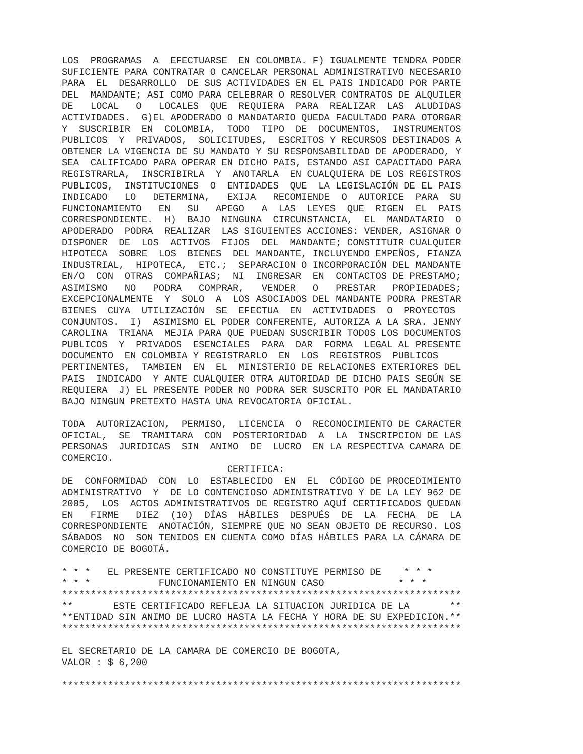LOS  PROGRAMAS  A  EFECTUARSE  EN COLOMBIA. F) IGUALMENTE TENDRA PODER
SUFICIENTE PARA CONTRATAR O CANCELAR PERSONAL ADMINISTRATIVO NECESARIO
PARA  EL  DESARROLLO  DE SUS ACTIVIDADES EN EL PAIS INDICADO POR PARTE
DEL  MANDANTE; ASI COMO PARA CELEBRAR O RESOLVER CONTRATOS DE ALQUILER
DE   LOCAL   O   LOCALES  QUE  REQUIERA  PARA  REALIZAR  LAS  ALUDIDAS
ACTIVIDADES.  G)EL APODERADO O MANDATARIO QUEDA FACULTADO PARA OTORGAR
Y  SUSCRIBIR  EN  COLOMBIA,  TODO  TIPO  DE  DOCUMENTOS,  INSTRUMENTOS
PUBLICOS  Y  PRIVADOS,  SOLICITUDES,  ESCRITOS Y RECURSOS DESTINADOS A
OBTENER LA VIGENCIA DE SU MANDATO Y SU RESPONSABILIDAD DE APODERADO, Y
SEA  CALIFICADO PARA OPERAR EN DICHO PAIS, ESTANDO ASI CAPACITADO PARA
REGISTRARLA,  INSCRIBIRLA  Y  ANOTARLA  EN CUALQUIERA DE LOS REGISTROS
PUBLICOS,  INSTITUCIONES  O  ENTIDADES  QUE  LA LEGISLACIÓN DE EL PAIS
INDICADO   LO   DETERMINA,   EXIJA   RECOMIENDE  O  AUTORICE  PARA  SU
FUNCIONAMIENTO   EN   SU   APEGO   A  LAS  LEYES  QUE  RIGEN  EL  PAIS
CORRESPONDIENTE.  H)  BAJO  NINGUNA  CIRCUNSTANCIA,  EL  MANDATARIO  O
APODERADO  PODRA  REALIZAR  LAS SIGUIENTES ACCIONES: VENDER, ASIGNAR O
DISPONER  DE  LOS  ACTIVOS  FIJOS  DEL  MANDANTE; CONSTITUIR CUALQUIER
HIPOTECA  SOBRE  LOS  BIENES  DEL MANDANTE, INCLUYENDO EMPEÑOS, FIANZA
INDUSTRIAL,  HIPOTECA,  ETC.;  SEPARACION O INCORPORACIÓN DEL MANDANTE
EN/O  CON  OTRAS  COMPAÑIAS;  NI  INGRESAR  EN  CONTACTOS DE PRESTAMO;
ASIMISMO   NO   PODRA   COMPRAR,   VENDER   O   PRESTAR   PROPIEDADES;
EXCEPCIONALMENTE  Y  SOLO  A  LOS ASOCIADOS DEL MANDANTE PODRA PRESTAR
BIENES  CUYA  UTILIZACIÓN  SE  EFECTUA  EN  ACTIVIDADES  O  PROYECTOS
CONJUNTOS.  I)  ASIMISMO EL PODER CONFERENTE, AUTORIZA A LA SRA. JENNY
CAROLINA  TRIANA  MEJIA PARA QUE PUEDAN SUSCRIBIR TODOS LOS DOCUMENTOS
PUBLICOS  Y  PRIVADOS  ESENCIALES  PARA  DAR  FORMA  LEGAL AL PRESENTE
DOCUMENTO  EN COLOMBIA Y REGISTRARLO  EN  LOS  REGISTROS  PUBLICOS
PERTINENTES,  TAMBIEN  EN  EL  MINISTERIO DE RELACIONES EXTERIORES DEL
PAIS  INDICADO  Y ANTE CUALQUIER OTRA AUTORIDAD DE DICHO PAIS SEGÚN SE
REQUIERA  J) EL PRESENTE PODER NO PODRA SER SUSCRITO POR EL MANDATARIO
BAJO NINGUN PRETEXTO HASTA UNA REVOCATORIA OFICIAL.

TODA  AUTORIZACION,  PERMISO,  LICENCIA  O  RECONOCIMIENTO DE CARACTER
OFICIAL,  SE  TRAMITARA  CON  POSTERIORIDAD  A  LA  INSCRIPCION DE LAS
PERSONAS  JURIDICAS  SIN  ANIMO  DE  LUCRO  EN LA RESPECTIVA CAMARA DE
COMERCIO.
                             CERTIFICA:
DE  CONFORMIDAD  CON  LO  ESTABLECIDO  EN  EL  CÓDIGO DE PROCEDIMIENTO
ADMINISTRATIVO  Y  DE LO CONTENCIOSO ADMINISTRATIVO Y DE LA LEY 962 DE
2005,  LOS  ACTOS ADMINISTRATIVOS DE REGISTRO AQUÍ CERTIFICADOS QUEDAN
EN   FIRME   DIEZ  (10)  DÍAS  HÁBILES  DESPUÉS  DE  LA  FECHA  DE  LA
CORRESPONDIENTE  ANOTACIÓN, SIEMPRE QUE NO SEAN OBJETO DE RECURSO. LOS
SÁBADOS  NO  SON TENIDOS EN CUENTA COMO DÍAS HÁBILES PARA LA CÁMARA DE
COMERCIO DE BOGOTÁ.

* * *   EL PRESENTE CERTIFICADO NO CONSTITUYE PERMISO DE    * * *
* * *            FUNCIONAMIENTO EN NINGUN CASO             * * *
**********************************************************************
**       ESTE CERTIFICADO REFLEJA LA SITUACION JURIDICA DE LA       **
**ENTIDAD SIN ANIMO DE LUCRO HASTA LA FECHA Y HORA DE SU EXPEDICION.**
**********************************************************************

EL SECRETARIO DE LA CAMARA DE COMERCIO DE BOGOTA,
VALOR : $ 6,200

**********************************************************************